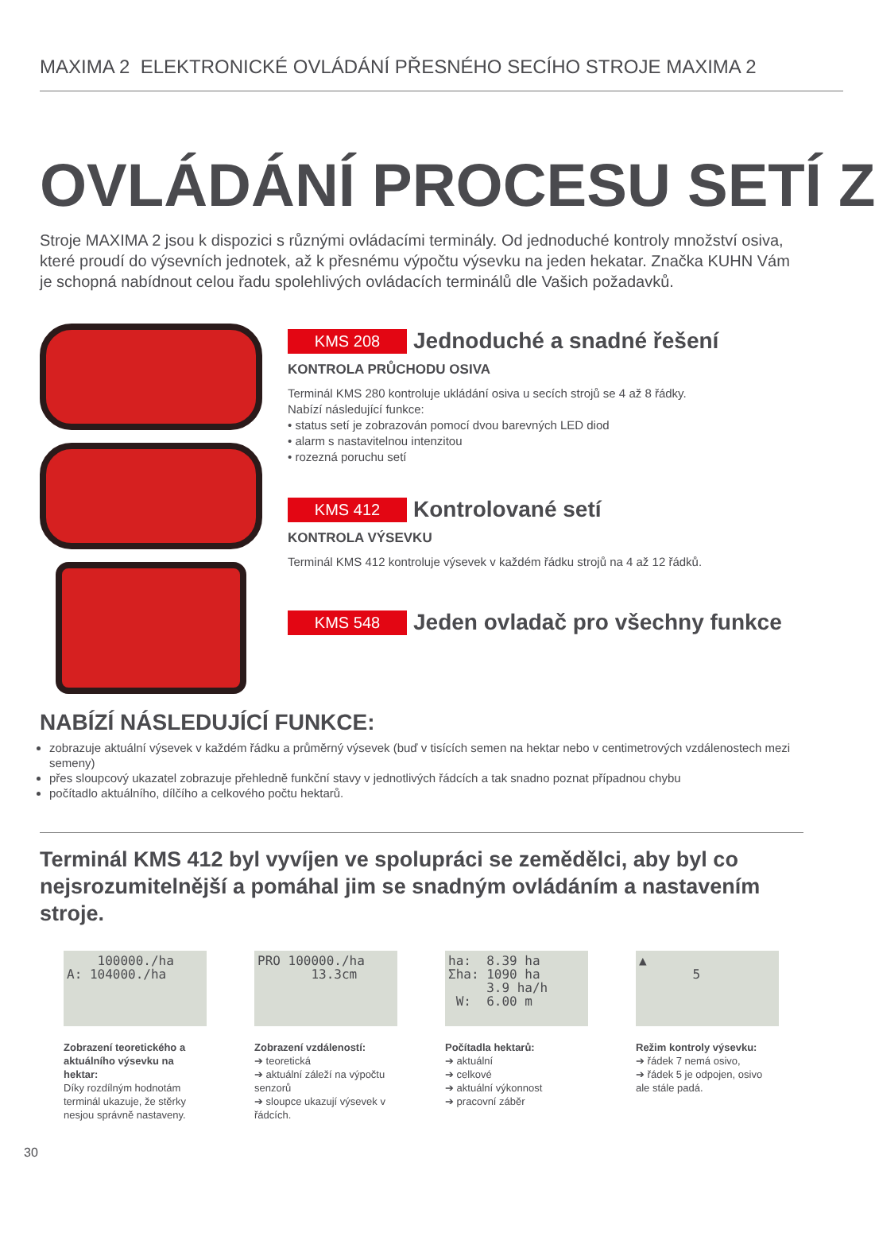MAXIMA 2 ELEKTRONICKÉ OVLÁDÁNÍ PŘESNÉHO SECÍHO STROJE MAXIMA 2
OVLÁDÁNÍ PROCESU SETÍ Z
Stroje MAXIMA 2 jsou k dispozici s různými ovládacími terminály. Od jednoduché kontroly množství osiva, které proudí do výsevních jednotek, až k přesnému výpočtu výsevku na jeden hekatar. Značka KUHN Vám je schopná nabídnout celou řadu spolehlivých ovládacích terminálů dle Vašich požadavků.
KMS 208
Jednoduché a snadné řešení
KONTROLA PRŮCHODU OSIVA
Terminál KMS 280 kontroluje ukládání osiva u secích strojů se 4 až 8 řádky.
Nabízí následující funkce:
• status setí je zobrazován pomocí dvou barevných LED diod
• alarm s nastavitelnou intenzitou
• rozezná poruchu setí
KMS 412
Kontrolované setí
KONTROLA VÝSEVKU
Terminál KMS 412 kontroluje výsevek v každém řádku strojů na 4 až 12 řádků.
KMS 548
Jeden ovladač pro všechny funkce
NABÍZÍ NÁSLEDUJÍCÍ FUNKCE:
zobrazuje aktuální výsevek v každém řádku a průměrný výsevek (buď v tisících semen na hektar nebo v centimetrových vzdálenostech mezi semeny)
přes sloupcový ukazatel zobrazuje přehledně funkční stavy v jednotlivých řádcích a tak snadno poznat případnou chybu
počítadlo aktuálního, dílčího a celkového počtu hektarů.
Terminál KMS 412 byl vyvíjen ve spolupráci se zemědělci, aby byl co nejsrozumitelnější a pomáhal jim se snadným ovládáním a nastavením stroje.
100000./ha
A: 104000./ha
Zobrazení teoretického a aktuálního výsevku na hektar:
Díky rozdílným hodnotám terminál ukazuje, že stěrky nesjou správně nastaveny.
PRO 100000./ha
13.3cm
Zobrazení vzdáleností:
➔ teoretická
➔ aktuální záleží na výpočtu senzorů
➔ sloupce ukazují výsevek v řádcích.
ha: 8.39 ha
Σha: 1090 ha
3.9 ha/h
W: 6.00 m
Počítadla hektarů:
➔ aktuální
➔ celkové
➔ aktuální výkonnost
➔ pracovní záběr
▲
5
Režim kontroly výsevku:
➔ řádek 7 nemá osivo,
➔ řádek 5 je odpojen, osivo ale stále padá.
30